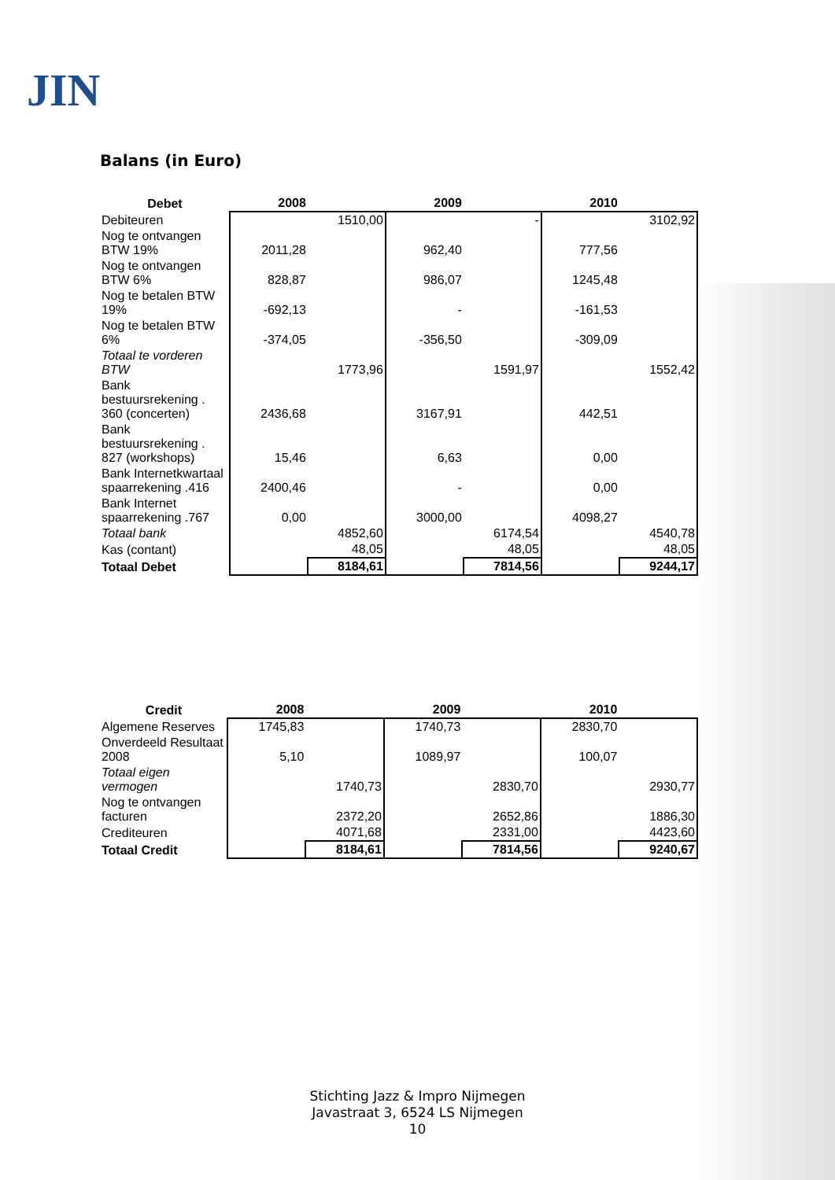JIN
Balans (in Euro)
| Debet | 2008 | | 2009 | | 2010 | |
| --- | --- | --- | --- | --- | --- | --- |
| Debiteuren | | 1510,00 | | - | | 3102,92 |
| Nog te ontvangen BTW 19% | 2011,28 | | 962,40 | | 777,56 | |
| Nog te ontvangen BTW 6% | 828,87 | | 986,07 | | 1245,48 | |
| Nog te betalen BTW 19% | -692,13 | | - | | -161,53 | |
| Nog te betalen BTW 6% | -374,05 | | -356,50 | | -309,09 | |
| Totaal te vorderen BTW | | 1773,96 | | 1591,97 | | 1552,42 |
| Bank bestuursrekening . 360 (concerten) | 2436,68 | | 3167,91 | | 442,51 | |
| Bank bestuursrekening . 827 (workshops) | 15,46 | | 6,63 | | 0,00 | |
| Bank Internetkwartaal spaarrekening .416 | 2400,46 | | - | | 0,00 | |
| Bank Internet spaarrekening .767 | 0,00 | | 3000,00 | | 4098,27 | |
| Totaal bank | | 4852,60 | | 6174,54 | | 4540,78 |
| Kas (contant) | | 48,05 | | 48,05 | | 48,05 |
| Totaal Debet | | 8184,61 | | 7814,56 | | 9244,17 |
| Credit | 2008 | | 2009 | | 2010 | |
| --- | --- | --- | --- | --- | --- | --- |
| Algemene Reserves | 1745,83 | | 1740,73 | | 2830,70 | |
| Onverdeeld Resultaat 2008 | 5,10 | | 1089,97 | | 100,07 | |
| Totaal eigen vermogen | | 1740,73 | | 2830,70 | | 2930,77 |
| Nog te ontvangen facturen | | 2372,20 | | 2652,86 | | 1886,30 |
| Crediteuren | | 4071,68 | | 2331,00 | | 4423,60 |
| Totaal Credit | | 8184,61 | | 7814,56 | | 9240,67 |
Stichting Jazz & Impro Nijmegen
Javastraat 3, 6524 LS Nijmegen
10